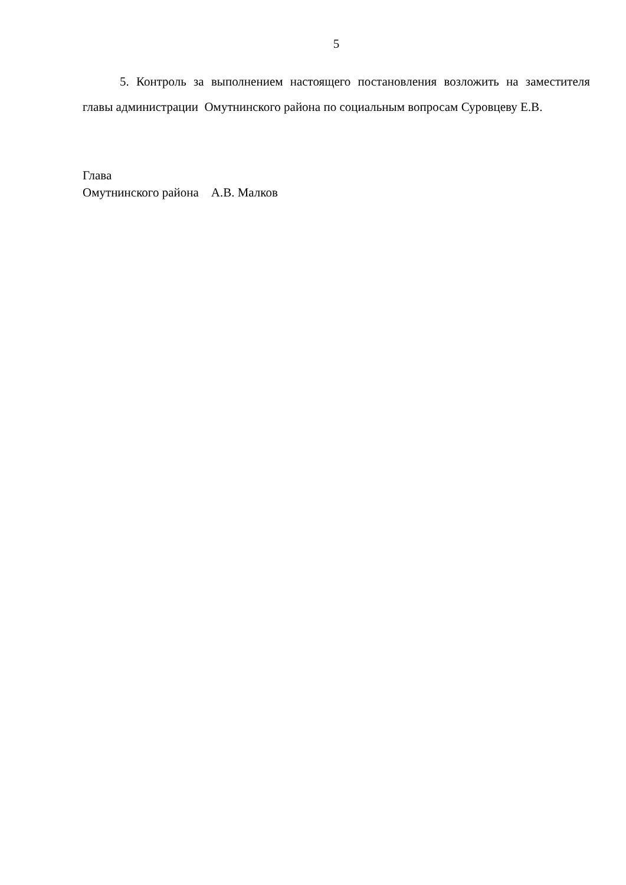5
5. Контроль за выполнением настоящего постановления возложить на заместителя главы администрации Омутнинского района по социальным вопросам Суровцеву Е.В.
Глава
Омутнинского района А.В. Малков